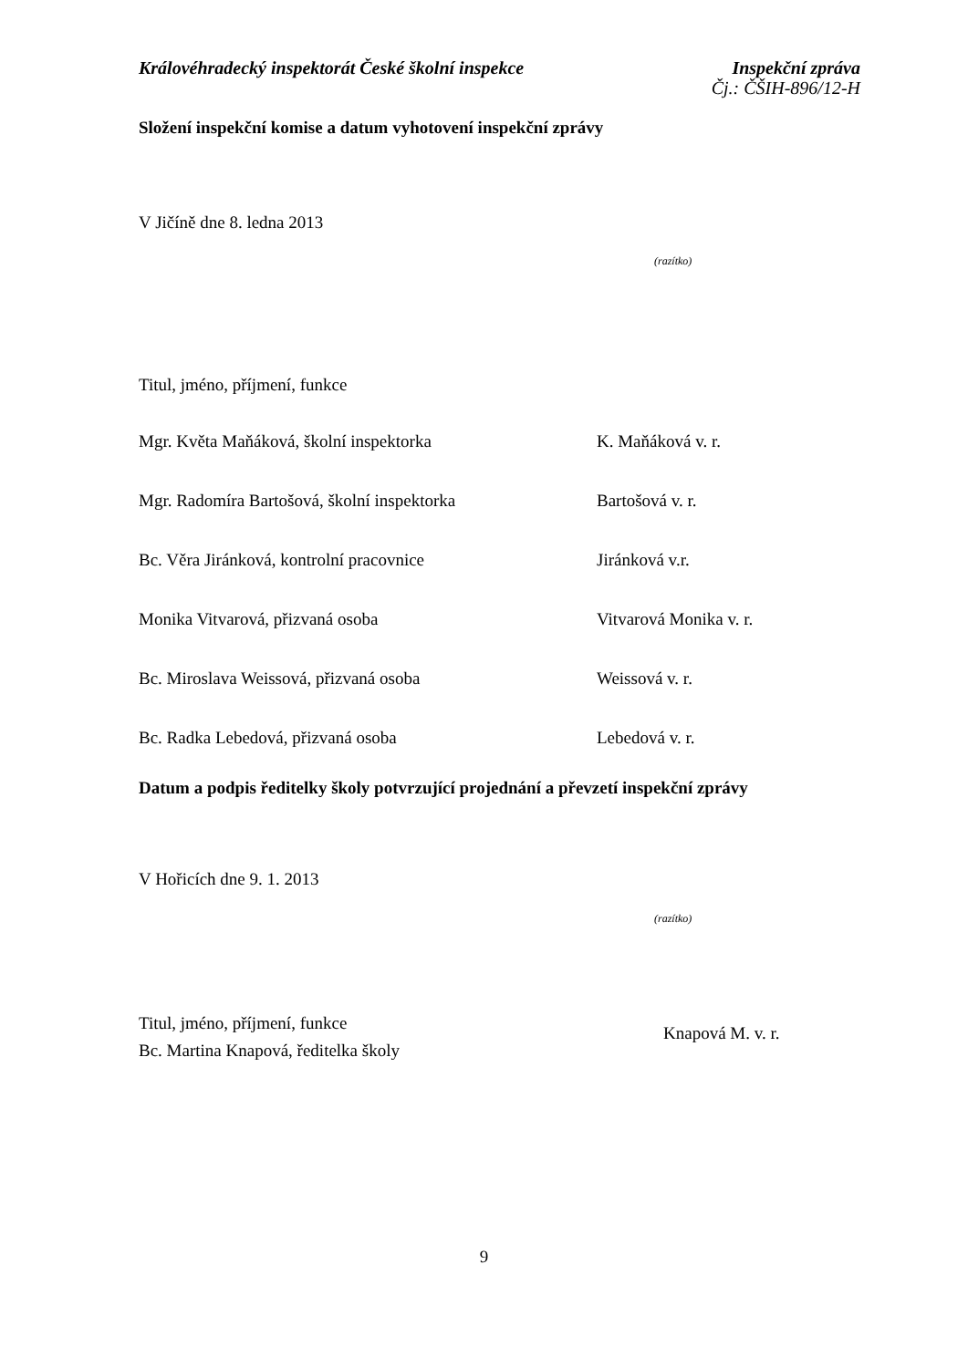Královéhradecký inspektorát České školní inspekce
Inspekční zpráva
Čj.: ČŠIH-896/12-H
Složení inspekční komise a datum vyhotovení inspekční zprávy
V Jičíně dne 8. ledna 2013
(razítko)
Titul, jméno, příjmení, funkce
Mgr. Květa Maňáková, školní inspektorka K. Maňáková v. r.
Mgr. Radomíra Bartošová, školní inspektorka Bartošová v. r.
Bc. Věra Jiránková, kontrolní pracovnice Jiránková v.r.
Monika Vitvarová, přizvaná osoba Vitvarová Monika v. r.
Bc. Miroslava Weissová, přizvaná osoba Weissová v. r.
Bc. Radka Lebedová, přizvaná osoba Lebedová v. r.
Datum a podpis ředitelky školy potvrzující projednání a převzetí inspekční zprávy
V Hořicích dne 9. 1. 2013
(razítko)
Titul, jméno, příjmení, funkce
Bc. Martina Knapová, ředitelka školy
Knapová M. v. r.
9